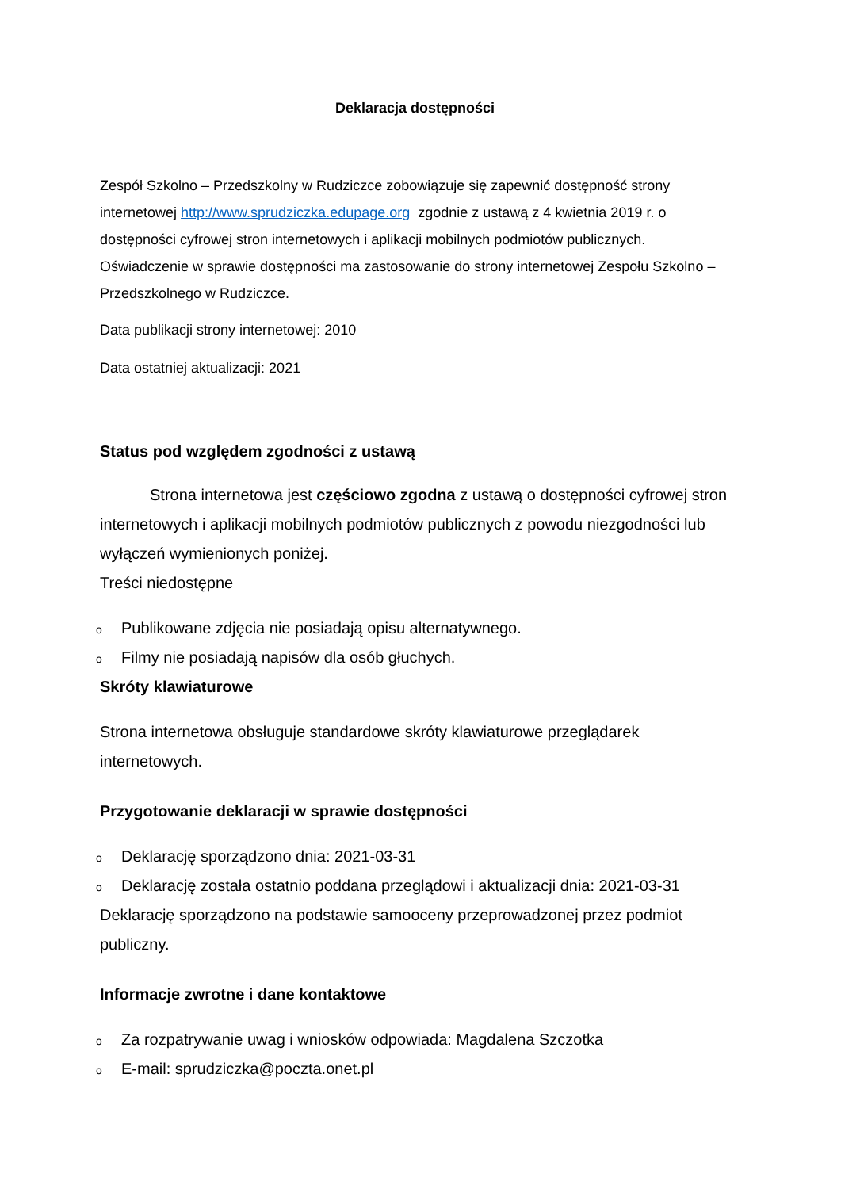Deklaracja dostępności
Zespół Szkolno – Przedszkolny w Rudziczce zobowiązuje się zapewnić dostępność strony internetowej http://www.sprudziczka.edupage.org zgodnie z ustawą z 4 kwietnia 2019 r. o dostępności cyfrowej stron internetowych i aplikacji mobilnych podmiotów publicznych. Oświadczenie w sprawie dostępności ma zastosowanie do strony internetowej Zespołu Szkolno – Przedszkolnego w Rudziczce.
Data publikacji strony internetowej: 2010
Data ostatniej aktualizacji: 2021
Status pod względem zgodności z ustawą
Strona internetowa jest częściowo zgodna z ustawą o dostępności cyfrowej stron internetowych i aplikacji mobilnych podmiotów publicznych z powodu niezgodności lub wyłączeń wymienionych poniżej.
Treści niedostępne
o Publikowane zdjęcia nie posiadają opisu alternatywnego.
o Filmy nie posiadają napisów dla osób głuchych.
Skróty klawiaturowe
Strona internetowa obsługuje standardowe skróty klawiaturowe przeglądarek internetowych.
Przygotowanie deklaracji w sprawie dostępności
o Deklarację sporządzono dnia: 2021-03-31
o Deklarację została ostatnio poddana przeglądowi i aktualizacji dnia: 2021-03-31
Deklarację sporządzono na podstawie samooceny przeprowadzonej przez podmiot publiczny.
Informacje zwrotne i dane kontaktowe
o Za rozpatrywanie uwag i wniosków odpowiada: Magdalena Szczotka
o E-mail: sprudziczka@poczta.onet.pl